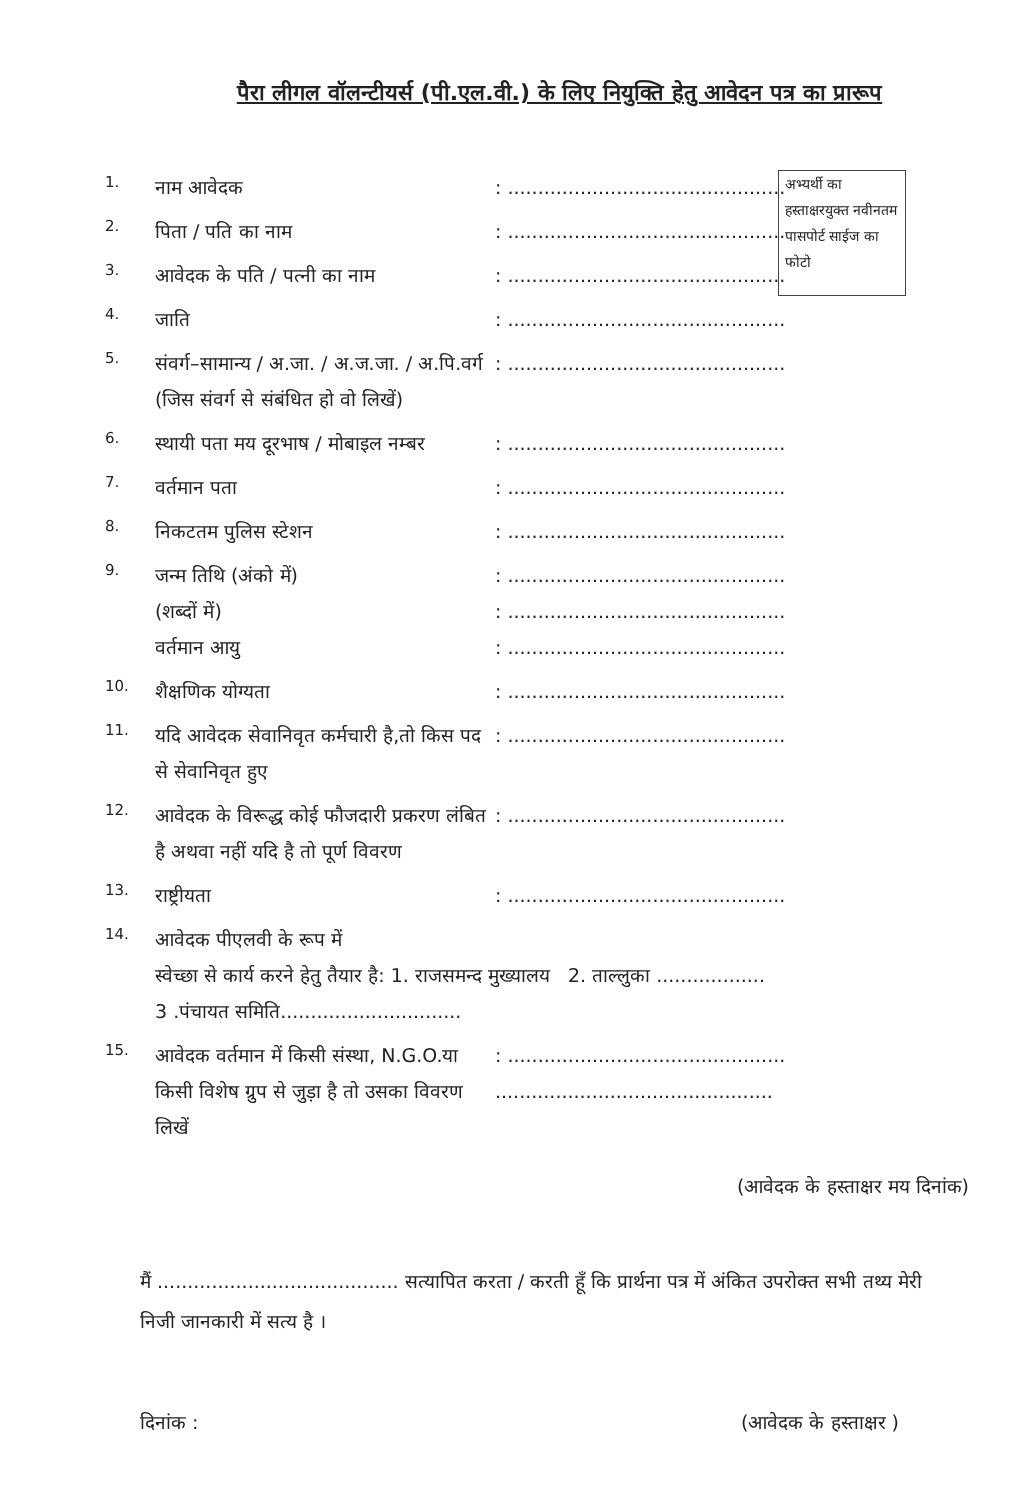पैरा लीगल वॉलन्टीयर्स (पी.एल.वी.) के लिए नियुक्ति हेतु आवेदन पत्र का प्रारूप
अभ्यर्थी का हस्ताक्षरयुक्त नवीनतम पासपोर्ट साईज का फोटो
1. नाम आवेदक: ..............................................
2. पिता / पति का नाम: ..............................................
3. आवेदक के पति / पत्नी का नाम: ..............................................
4. जाति: ..............................................
5. संवर्ग–सामान्य / अ.जा. / अ.ज.जा. / अ.पि.वर्ग (जिस संवर्ग से संबंधित हो वो लिखें): ..............................................
6. स्थायी पता मय दूरभाष / मोबाइल नम्बर: ..............................................
7. वर्तमान पता: ..............................................
8. निकटतम पुलिस स्टेशन: ..............................................
9. जन्म तिथि (अंको में)
(शब्दों में)
वर्तमान आयु: ..............................................
: ..............................................
: ..............................................
10. शैक्षणिक योग्यता: ..............................................
11. यदि आवेदक सेवानिवृत कर्मचारी है,तो किस पद से सेवानिवृत हुए: ..............................................
12. आवेदक के विरूद्ध कोई फौजदारी प्रकरण लंबित है अथवा नहीं यदि है तो पूर्ण विवरण: ..............................................
13. राष्ट्रीयता: ..............................................
14. आवेदक पीएलवी के रूप में
स्वेच्छा से कार्य करने हेतु तैयार है: 1. राजसमन्द मुख्यालय 2. ताल्लुका ..................
3 .पंचायत समिति..............................
15. आवेदक वर्तमान में किसी संस्था, N.G.O.या किसी विशेष ग्रुप से जुड़ा है तो उसका विवरण लिखें: ..............................................
..............................................
(आवेदक के हस्ताक्षर मय दिनांक)
मैं ........................................ सत्यापित करता / करती हूँ कि प्रार्थना पत्र में अंकित उपरोक्त सभी तथ्य मेरी निजी जानकारी में सत्य है ।
दिनांक : (आवेदक के हस्ताक्षर )